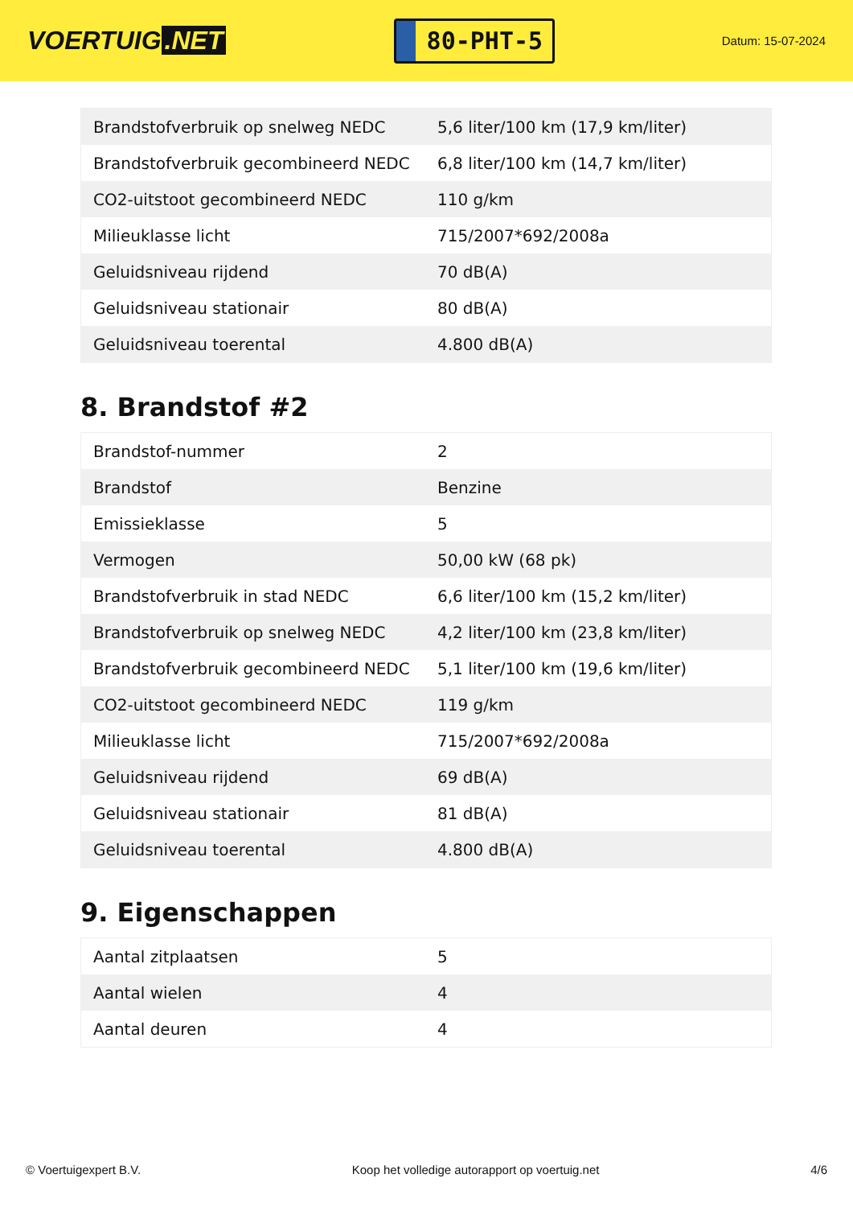VOERTUIG.NET
80-PHT-5
Datum: 15-07-2024
| Brandstofverbruik op snelweg NEDC | 5,6 liter/100 km (17,9 km/liter) |
| Brandstofverbruik gecombineerd NEDC | 6,8 liter/100 km (14,7 km/liter) |
| CO2-uitstoot gecombineerd NEDC | 110 g/km |
| Milieuklasse licht | 715/2007*692/2008a |
| Geluidsniveau rijdend | 70 dB(A) |
| Geluidsniveau stationair | 80 dB(A) |
| Geluidsniveau toerental | 4.800 dB(A) |
8. Brandstof #2
| Brandstof-nummer | 2 |
| Brandstof | Benzine |
| Emissieklasse | 5 |
| Vermogen | 50,00 kW (68 pk) |
| Brandstofverbruik in stad NEDC | 6,6 liter/100 km (15,2 km/liter) |
| Brandstofverbruik op snelweg NEDC | 4,2 liter/100 km (23,8 km/liter) |
| Brandstofverbruik gecombineerd NEDC | 5,1 liter/100 km (19,6 km/liter) |
| CO2-uitstoot gecombineerd NEDC | 119 g/km |
| Milieuklasse licht | 715/2007*692/2008a |
| Geluidsniveau rijdend | 69 dB(A) |
| Geluidsniveau stationair | 81 dB(A) |
| Geluidsniveau toerental | 4.800 dB(A) |
9. Eigenschappen
| Aantal zitplaatsen | 5 |
| Aantal wielen | 4 |
| Aantal deuren | 4 |
© Voertuigexpert B.V. Koop het volledige autorapport op voertuig.net 4/6